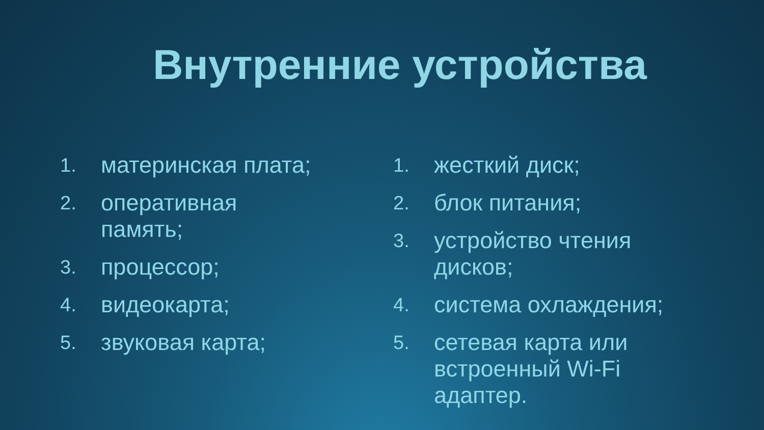Внутренние устройства
1. материнская плата;
2. оперативная
память;
3. процессор;
4. видеокарта;
5. звуковая карта;
1. жесткий диск;
2. блок питания;
3. устройство чтения
дисков;
4. система охлаждения;
5. сетевая карта или
встроенный Wi-Fi
адаптер.